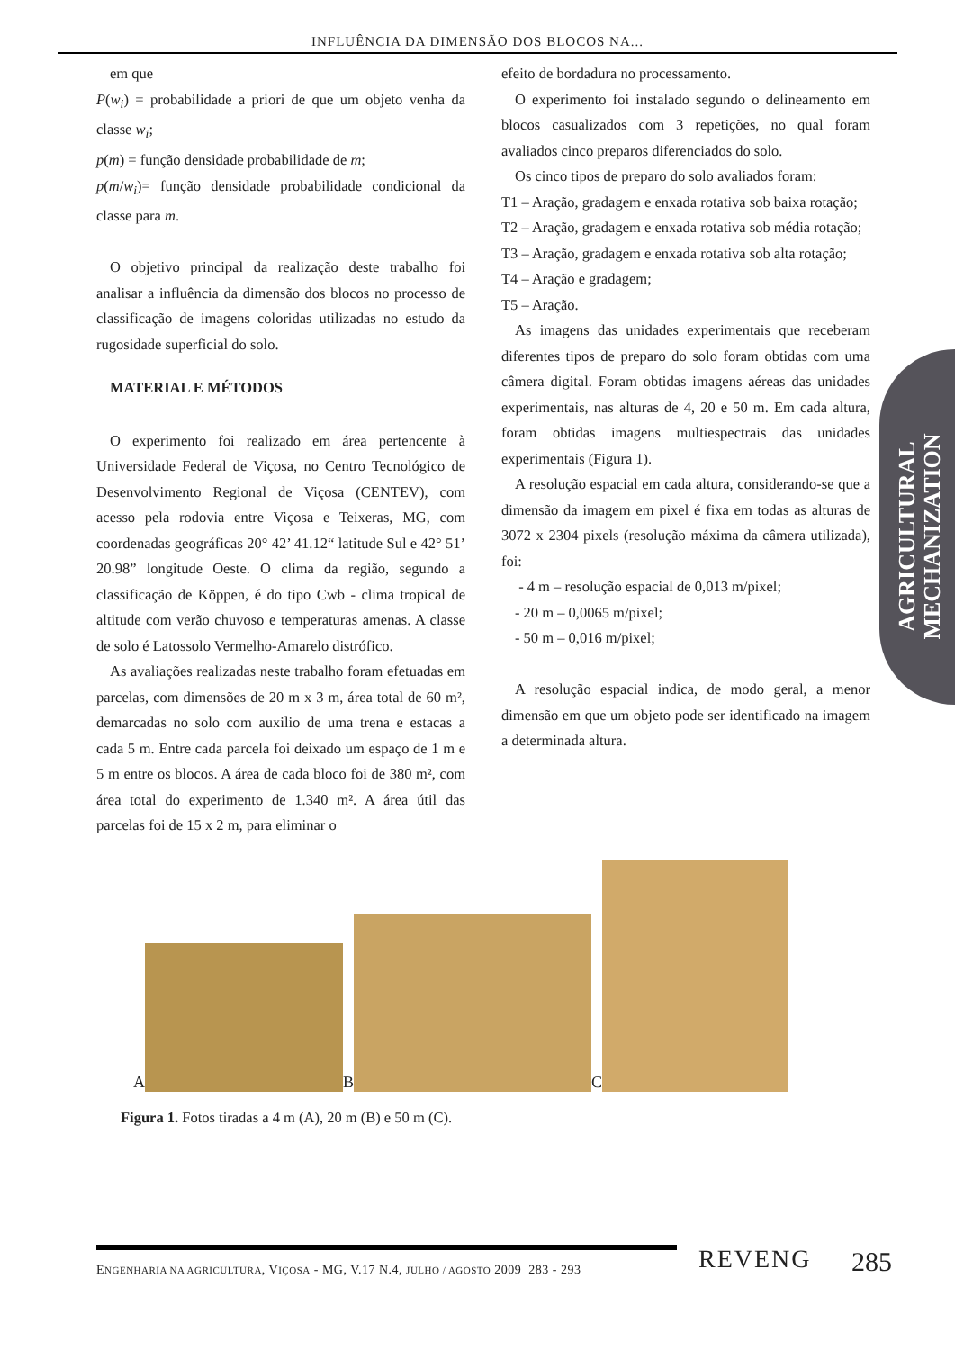INFLUÊNCIA DA DIMENSÃO DOS BLOCOS NA...
em que
P(w<sub>i</sub>) = probabilidade a priori de que um objeto venha da classe w<sub>i</sub>;
p(m) = função densidade probabilidade de m;
p(m/w<sub>i</sub>)= função densidade probabilidade condicional da classe para m.
O objetivo principal da realização deste trabalho foi analisar a influência da dimensão dos blocos no processo de classificação de imagens coloridas utilizadas no estudo da rugosidade superficial do solo.
MATERIAL E MÉTODOS
O experimento foi realizado em área pertencente à Universidade Federal de Viçosa, no Centro Tecnológico de Desenvolvimento Regional de Viçosa (CENTEV), com acesso pela rodovia entre Viçosa e Teixeras, MG, com coordenadas geográficas 20° 42’ 41.12“ latitude Sul e 42° 51’ 20.98” longitude Oeste. O clima da região, segundo a classificação de Köppen, é do tipo Cwb - clima tropical de altitude com verão chuvoso e temperaturas amenas. A classe de solo é Latossolo Vermelho-Amarelo distrófico.
As avaliações realizadas neste trabalho foram efetuadas em parcelas, com dimensões de 20 m x 3 m, área total de 60 m², demarcadas no solo com auxilio de uma trena e estacas a cada 5 m. Entre cada parcela foi deixado um espaço de 1 m e 5 m entre os blocos. A área de cada bloco foi de 380 m², com área total do experimento de 1.340 m². A área útil das parcelas foi de 15 x 2 m, para eliminar o
efeito de bordadura no processamento.
O experimento foi instalado segundo o delineamento em blocos casualizados com 3 repetições, no qual foram avaliados cinco preparos diferenciados do solo.
Os cinco tipos de preparo do solo avaliados foram:
T1 – Aração, gradagem e enxada rotativa sob baixa rotação;
T2 – Aração, gradagem e enxada rotativa sob média rotação;
T3 – Aração, gradagem e enxada rotativa sob alta rotação;
T4 – Aração e gradagem;
T5 – Aração.
As imagens das unidades experimentais que receberam diferentes tipos de preparo do solo foram obtidas com uma câmera digital. Foram obtidas imagens aéreas das unidades experimentais, nas alturas de 4, 20 e 50 m. Em cada altura, foram obtidas imagens multiespectrais das unidades experimentais (Figura 1).
A resolução espacial em cada altura, considerando-se que a dimensão da imagem em pixel é fixa em todas as alturas de 3072 x 2304 pixels (resolução máxima da câmera utilizada), foi:
- 4 m – resolução espacial de 0,013 m/pixel;
- 20 m – 0,0065 m/pixel;
- 50 m – 0,016 m/pixel;
A resolução espacial indica, de modo geral, a menor dimensão em que um objeto pode ser identificado na imagem a determinada altura.
AGRICULTURAL MECHANIZATION
A B C
Figura 1. Fotos tiradas a 4 m (A), 20 m (B) e 50 m (C).
ENGENHARIA NA AGRICULTURA, VIÇOSA - MG, V.17 N.4, JULHO / AGOSTO 2009 283 - 293
REVENG 285